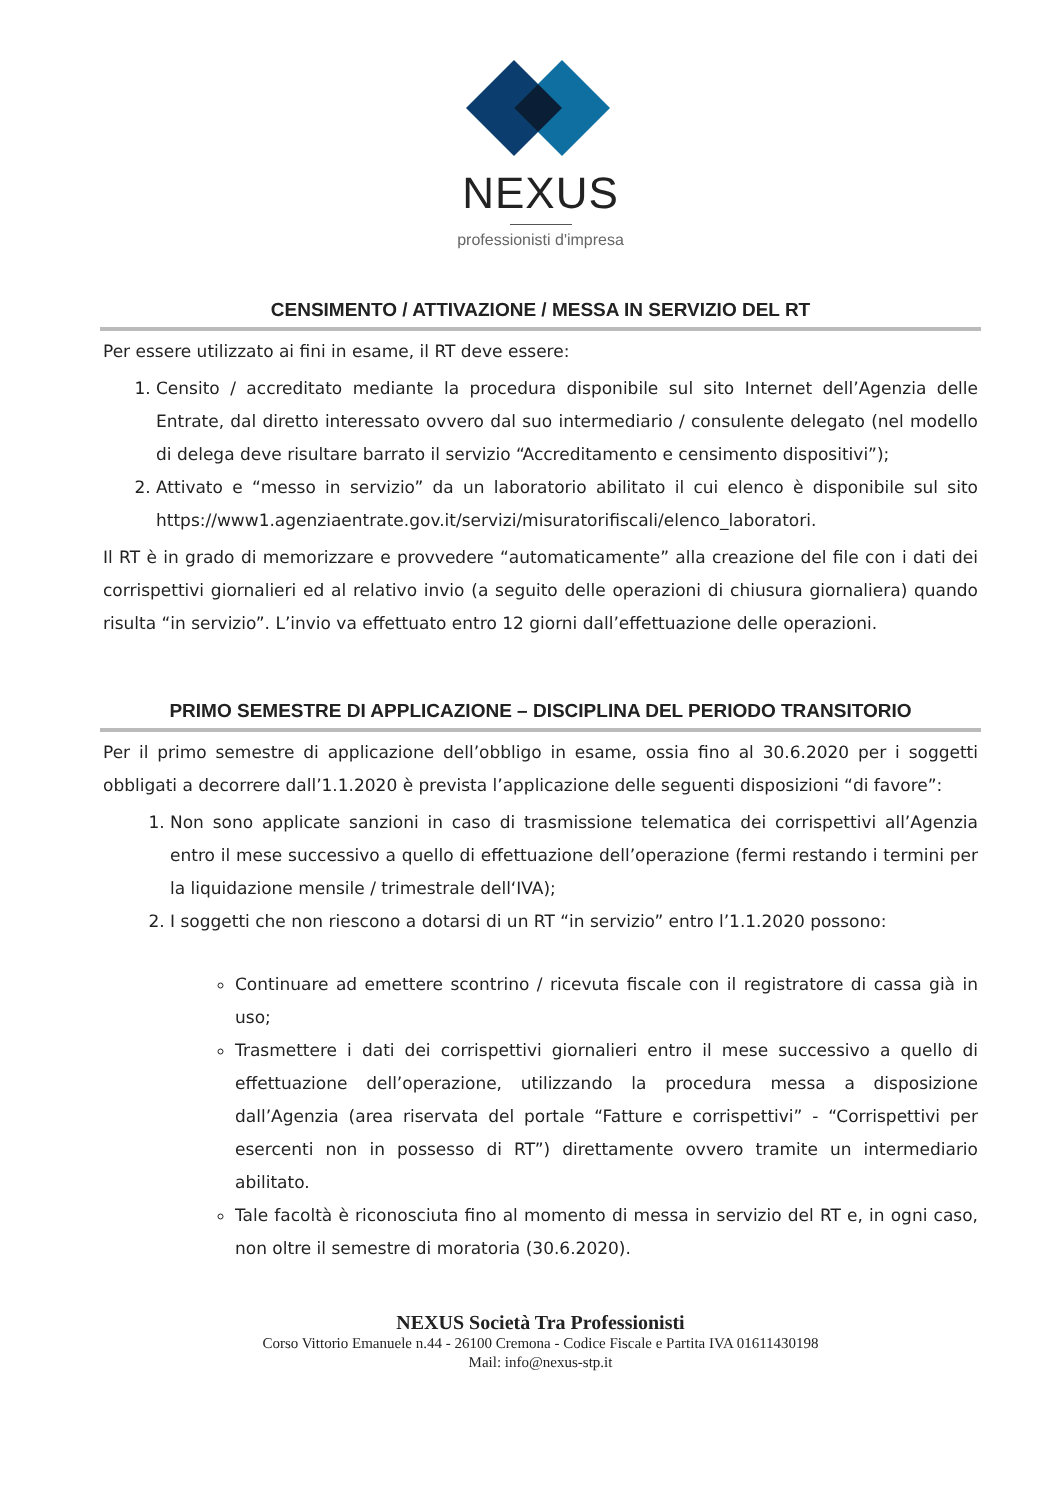NEXUS
professionisti d'impresa
CENSIMENTO / ATTIVAZIONE / MESSA IN SERVIZIO DEL RT
Per essere utilizzato ai fini in esame, il RT deve essere:
1. Censito / accreditato mediante la procedura disponibile sul sito Internet dell’Agenzia delle Entrate, dal diretto interessato ovvero dal suo intermediario / consulente delegato (nel modello di delega deve risultare barrato il servizio “Accreditamento e censimento dispositivi”);
2. Attivato e “messo in servizio” da un laboratorio abilitato il cui elenco è disponibile sul sito https://www1.agenziaentrate.gov.it/servizi/misuratorifiscali/elenco_laboratori.
Il RT è in grado di memorizzare e provvedere “automaticamente” alla creazione del file con i dati dei corrispettivi giornalieri ed al relativo invio (a seguito delle operazioni di chiusura giornaliera) quando risulta “in servizio”. L’invio va effettuato entro 12 giorni dall’effettuazione delle operazioni.
PRIMO SEMESTRE DI APPLICAZIONE – DISCIPLINA DEL PERIODO TRANSITORIO
Per il primo semestre di applicazione dell’obbligo in esame, ossia fino al 30.6.2020 per i soggetti obbligati a decorrere dall’1.1.2020 è prevista l’applicazione delle seguenti disposizioni “di favore”:
1. Non sono applicate sanzioni in caso di trasmissione telematica dei corrispettivi all’Agenzia entro il mese successivo a quello di effettuazione dell’operazione (fermi restando i termini per la liquidazione mensile / trimestrale dell‘IVA);
2. I soggetti che non riescono a dotarsi di un RT “in servizio” entro l’1.1.2020 possono:
Continuare ad emettere scontrino / ricevuta fiscale con il registratore di cassa già in uso;
Trasmettere i dati dei corrispettivi giornalieri entro il mese successivo a quello di effettuazione dell’operazione, utilizzando la procedura messa a disposizione dall’Agenzia (area riservata del portale “Fatture e corrispettivi” - “Corrispettivi per esercenti non in possesso di RT”) direttamente ovvero tramite un intermediario abilitato.
Tale facoltà è riconosciuta fino al momento di messa in servizio del RT e, in ogni caso, non oltre il semestre di moratoria (30.6.2020).
NEXUS Società Tra Professionisti
Corso Vittorio Emanuele n.44 - 26100 Cremona - Codice Fiscale e Partita IVA 01611430198
Mail: info@nexus-stp.it